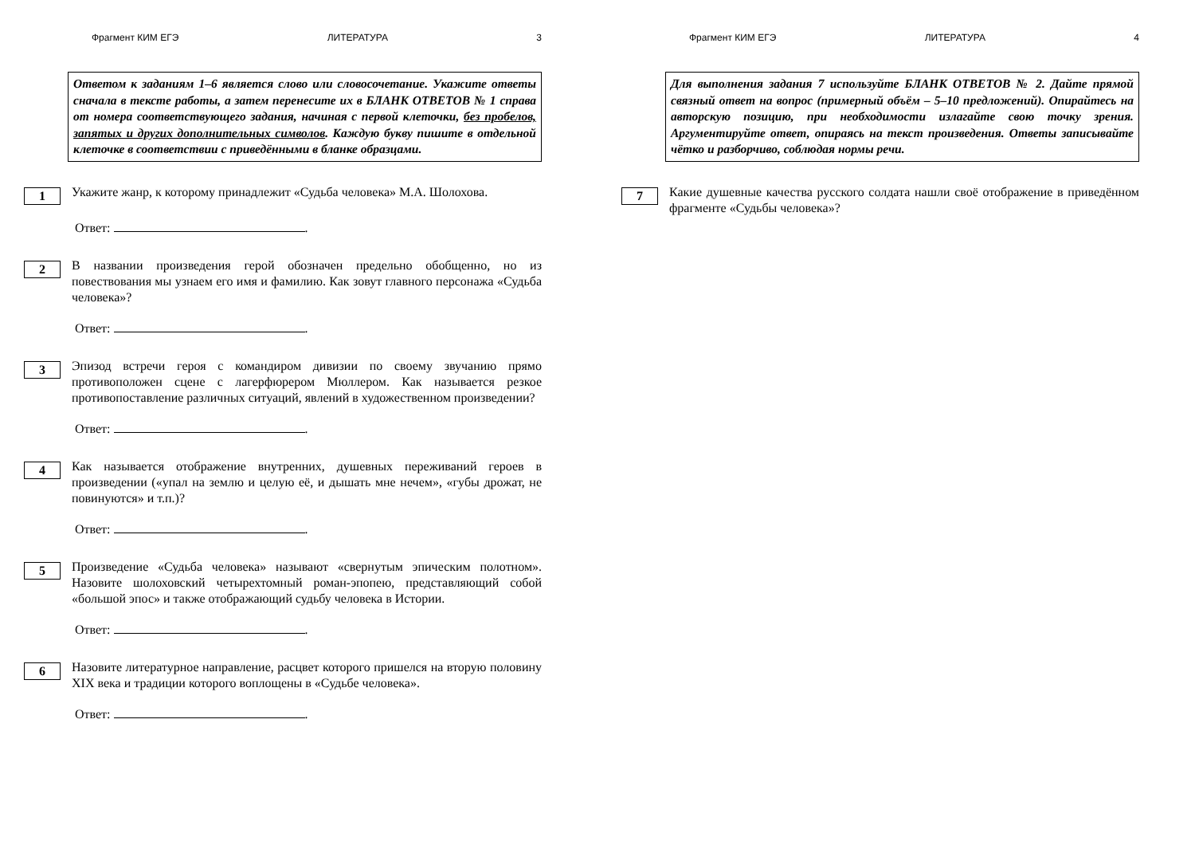Фрагмент КИМ ЕГЭ ЛИТЕРАТУРА 3
Ответом к заданиям 1–6 является слово или словосочетание. Укажите ответы сначала в тексте работы, а затем перенесите их в БЛАНК ОТВЕТОВ № 1 справа от номера соответствующего задания, начиная с первой клеточки, без пробелов, запятых и других дополнительных символов. Каждую букву пишите в отдельной клеточке в соответствии с приведёнными в бланке образцами.
1
Укажите жанр, к которому принадлежит «Судьба человека» М.А. Шолохова.
Ответ: .
2
В названии произведения герой обозначен предельно обобщенно, но из повествования мы узнаем его имя и фамилию. Как зовут главного персонажа «Судьба человека»?
Ответ: .
3
Эпизод встречи героя с командиром дивизии по своему звучанию прямо противоположен сцене с лагерфюрером Мюллером. Как называется резкое противопоставление различных ситуаций, явлений в художественном произведении?
Ответ: .
4
Как называется отображение внутренних, душевных переживаний героев в произведении («упал на землю и целую её, и дышать мне нечем», «губы дрожат, не повинуются» и т.п.)?
Ответ: .
5
Произведение «Судьба человека» называют «свернутым эпическим полотном». Назовите шолоховский четырехтомный роман-эпопею, представляющий собой «большой эпос» и также отображающий судьбу человека в Истории.
Ответ: .
6
Назовите литературное направление, расцвет которого пришелся на вторую половину XIX века и традиции которого воплощены в «Судьбе человека».
Ответ: .
Фрагмент КИМ ЕГЭ ЛИТЕРАТУРА 4
Для выполнения задания 7 используйте БЛАНК ОТВЕТОВ № 2. Дайте прямой связный ответ на вопрос (примерный объём – 5–10 предложений). Опирайтесь на авторскую позицию, при необходимости излагайте свою точку зрения. Аргументируйте ответ, опираясь на текст произведения. Ответы записывайте чётко и разборчиво, соблюдая нормы речи.
7
Какие душевные качества русского солдата нашли своё отображение в приведённом фрагменте «Судьбы человека»?